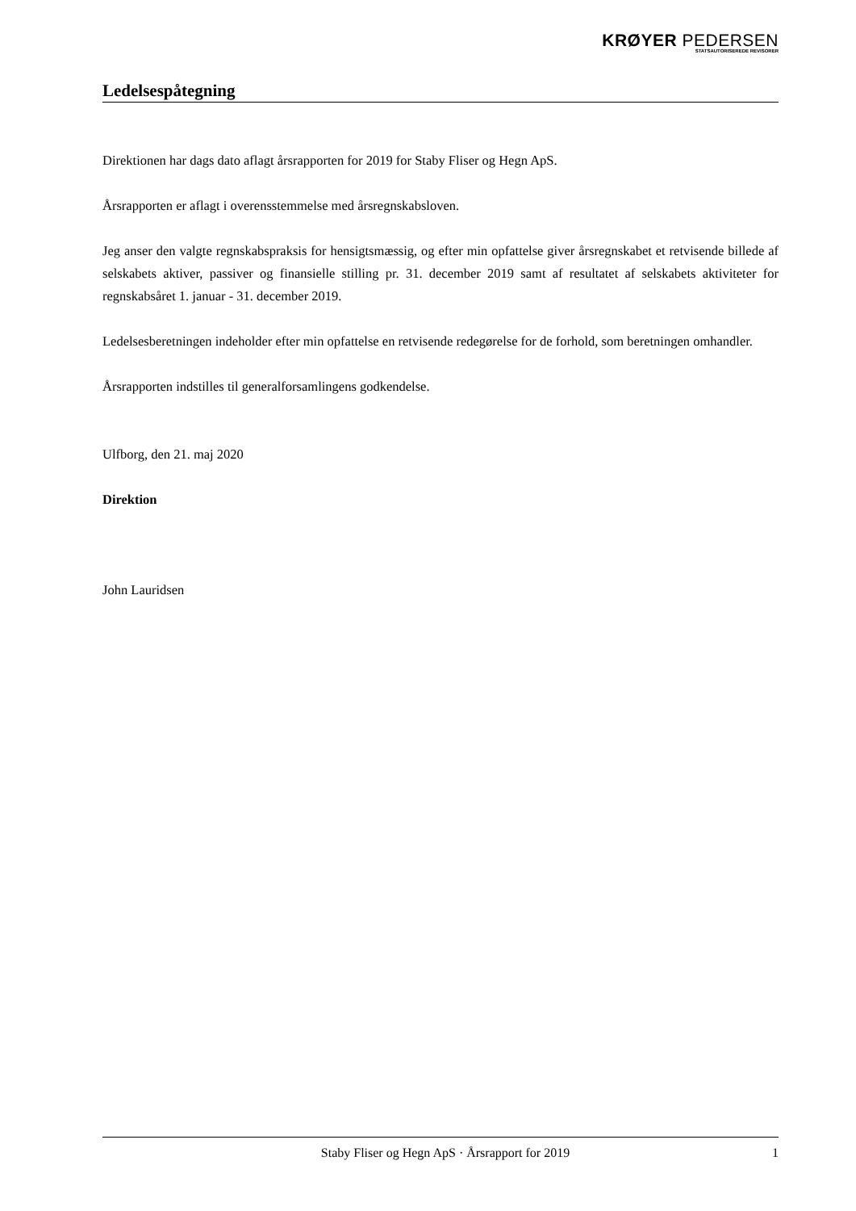KRØYER PEDERSEN
STATSAUTORISEREDE REVISORER
Ledelsespåtegning
Direktionen har dags dato aflagt årsrapporten for 2019 for Staby Fliser og Hegn ApS.
Årsrapporten er aflagt i overensstemmelse med årsregnskabsloven.
Jeg anser den valgte regnskabspraksis for hensigtsmæssig, og efter min opfattelse giver årsregnskabet et retvisende billede af selskabets aktiver, passiver og finansielle stilling pr. 31. december 2019 samt af resultatet af selskabets aktiviteter for regnskabsåret 1. januar - 31. december 2019.
Ledelsesberetningen indeholder efter min opfattelse en retvisende redegørelse for de forhold, som beretningen omhandler.
Årsrapporten indstilles til generalforsamlingens godkendelse.
Ulfborg, den 21. maj 2020
Direktion
John Lauridsen
Staby Fliser og Hegn ApS · Årsrapport for 2019 1